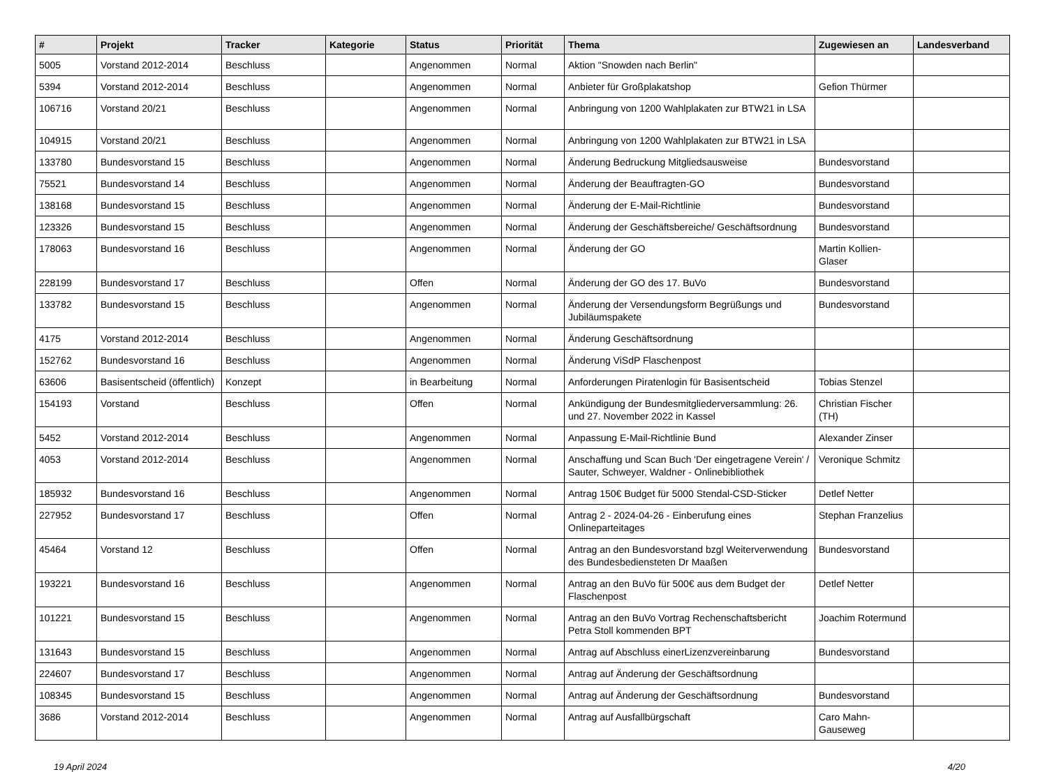| # | Projekt | Tracker | Kategorie | Status | Priorität | Thema | Zugewiesen an | Landesverband |
| --- | --- | --- | --- | --- | --- | --- | --- | --- |
| 5005 | Vorstand 2012-2014 | Beschluss | | Angenommen | Normal | Aktion "Snowden nach Berlin" | | |
| 5394 | Vorstand 2012-2014 | Beschluss | | Angenommen | Normal | Anbieter für Großplakatshop | Gefion Thürmer | |
| 106716 | Vorstand 20/21 | Beschluss | | Angenommen | Normal | Anbringung von 1200 Wahlplakaten zur BTW21 in LSA | | |
| 104915 | Vorstand 20/21 | Beschluss | | Angenommen | Normal | Anbringung von 1200 Wahlplakaten zur BTW21 in LSA | | |
| 133780 | Bundesvorstand 15 | Beschluss | | Angenommen | Normal | Änderung Bedruckung Mitgliedsausweise | Bundesvorstand | |
| 75521 | Bundesvorstand 14 | Beschluss | | Angenommen | Normal | Änderung der Beauftragten-GO | Bundesvorstand | |
| 138168 | Bundesvorstand 15 | Beschluss | | Angenommen | Normal | Änderung der E-Mail-Richtlinie | Bundesvorstand | |
| 123326 | Bundesvorstand 15 | Beschluss | | Angenommen | Normal | Änderung der Geschäftsbereiche/ Geschäftsordnung | Bundesvorstand | |
| 178063 | Bundesvorstand 16 | Beschluss | | Angenommen | Normal | Änderung der GO | Martin Kollien-Glaser | |
| 228199 | Bundesvorstand 17 | Beschluss | | Offen | Normal | Änderung der GO des 17. BuVo | Bundesvorstand | |
| 133782 | Bundesvorstand 15 | Beschluss | | Angenommen | Normal | Änderung der Versendungsform Begrüßungs und Jubiläumspakete | Bundesvorstand | |
| 4175 | Vorstand 2012-2014 | Beschluss | | Angenommen | Normal | Änderung Geschäftsordnung | | |
| 152762 | Bundesvorstand 16 | Beschluss | | Angenommen | Normal | Änderung ViSdP Flaschenpost | | |
| 63606 | Basisentscheid (öffentlich) | Konzept | | in Bearbeitung | Normal | Anforderungen Piratenlogin für Basisentscheid | Tobias Stenzel | |
| 154193 | Vorstand | Beschluss | | Offen | Normal | Ankündigung der Bundesmitgliederversammlung: 26. und 27. November 2022 in Kassel | Christian Fischer (TH) | |
| 5452 | Vorstand 2012-2014 | Beschluss | | Angenommen | Normal | Anpassung E-Mail-Richtlinie Bund | Alexander Zinser | |
| 4053 | Vorstand 2012-2014 | Beschluss | | Angenommen | Normal | Anschaffung und Scan Buch 'Der eingetragene Verein' / Sauter, Schweyer, Waldner - Onlinebibliothek | Veronique Schmitz | |
| 185932 | Bundesvorstand 16 | Beschluss | | Angenommen | Normal | Antrag 150€ Budget für 5000 Stendal-CSD-Sticker | Detlef Netter | |
| 227952 | Bundesvorstand 17 | Beschluss | | Offen | Normal | Antrag 2 - 2024-04-26 - Einberufung eines Onlineparteitages | Stephan Franzelius | |
| 45464 | Vorstand 12 | Beschluss | | Offen | Normal | Antrag an den Bundesvorstand bzgl Weiterverwendung des Bundesbediensteten Dr Maaßen | Bundesvorstand | |
| 193221 | Bundesvorstand 16 | Beschluss | | Angenommen | Normal | Antrag an den BuVo für 500€ aus dem Budget der Flaschenpost | Detlef Netter | |
| 101221 | Bundesvorstand 15 | Beschluss | | Angenommen | Normal | Antrag an den BuVo Vortrag Rechenschaftsbericht Petra Stoll kommenden BPT | Joachim Rotermund | |
| 131643 | Bundesvorstand 15 | Beschluss | | Angenommen | Normal | Antrag auf Abschluss einerLizenzvereinbarung | Bundesvorstand | |
| 224607 | Bundesvorstand 17 | Beschluss | | Angenommen | Normal | Antrag auf Änderung der Geschäftsordnung | | |
| 108345 | Bundesvorstand 15 | Beschluss | | Angenommen | Normal | Antrag auf Änderung der Geschäftsordnung | Bundesvorstand | |
| 3686 | Vorstand 2012-2014 | Beschluss | | Angenommen | Normal | Antrag auf Ausfallbürgschaft | Caro Mahn-Gauseweg | |
19 April 2024 4/20